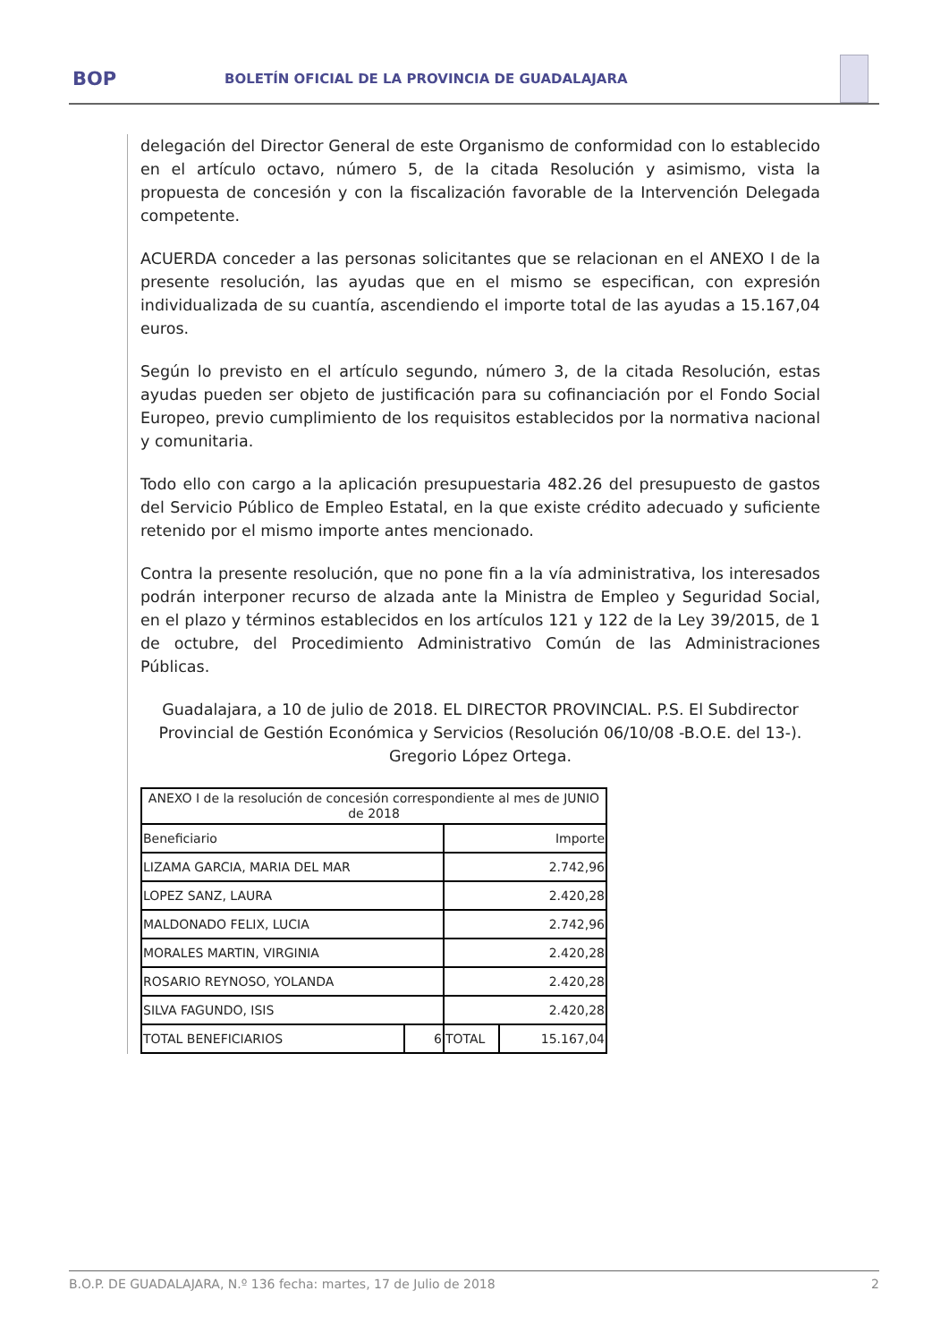BOP
BOLETÍN OFICIAL DE LA PROVINCIA DE GUADALAJARA
delegación del Director General de este Organismo de conformidad con lo establecido en el artículo octavo, número 5, de la citada Resolución y asimismo, vista la propuesta de concesión y con la fiscalización favorable de la Intervención Delegada competente.
ACUERDA conceder a las personas solicitantes que se relacionan en el ANEXO I de la presente resolución, las ayudas que en el mismo se especifican, con expresión individualizada de su cuantía, ascendiendo el importe total de las ayudas a 15.167,04 euros.
Según lo previsto en el artículo segundo, número 3, de la citada Resolución, estas ayudas pueden ser objeto de justificación para su cofinanciación por el Fondo Social Europeo, previo cumplimiento de los requisitos establecidos por la normativa nacional y comunitaria.
Todo ello con cargo a la aplicación presupuestaria 482.26 del presupuesto de gastos del Servicio Público de Empleo Estatal, en la que existe crédito adecuado y suficiente retenido por el mismo importe antes mencionado.
Contra la presente resolución, que no pone fin a la vía administrativa, los interesados podrán interponer recurso de alzada ante la Ministra de Empleo y Seguridad Social, en el plazo y términos establecidos en los artículos 121 y 122 de la Ley 39/2015, de 1 de octubre, del Procedimiento Administrativo Común de las Administraciones Públicas.
Guadalajara, a 10 de julio de 2018. EL DIRECTOR PROVINCIAL. P.S. El Subdirector Provincial de Gestión Económica y Servicios (Resolución 06/10/08 -B.O.E. del 13-). Gregorio López Ortega.
| ANEXO I de la resolución de concesión correspondiente al mes de JUNIO de 2018 | | | |
| Beneficiario | | Importe | |
| LIZAMA GARCIA, MARIA DEL MAR | | 2.742,96 | |
| LOPEZ SANZ, LAURA | | 2.420,28 | |
| MALDONADO FELIX, LUCIA | | 2.742,96 | |
| MORALES MARTIN, VIRGINIA | | 2.420,28 | |
| ROSARIO REYNOSO, YOLANDA | | 2.420,28 | |
| SILVA FAGUNDO, ISIS | | 2.420,28 | |
| TOTAL BENEFICIARIOS | 6 | TOTAL | 15.167,04 |
B.O.P. DE GUADALAJARA, N.º 136 fecha: martes, 17 de Julio de 2018 2